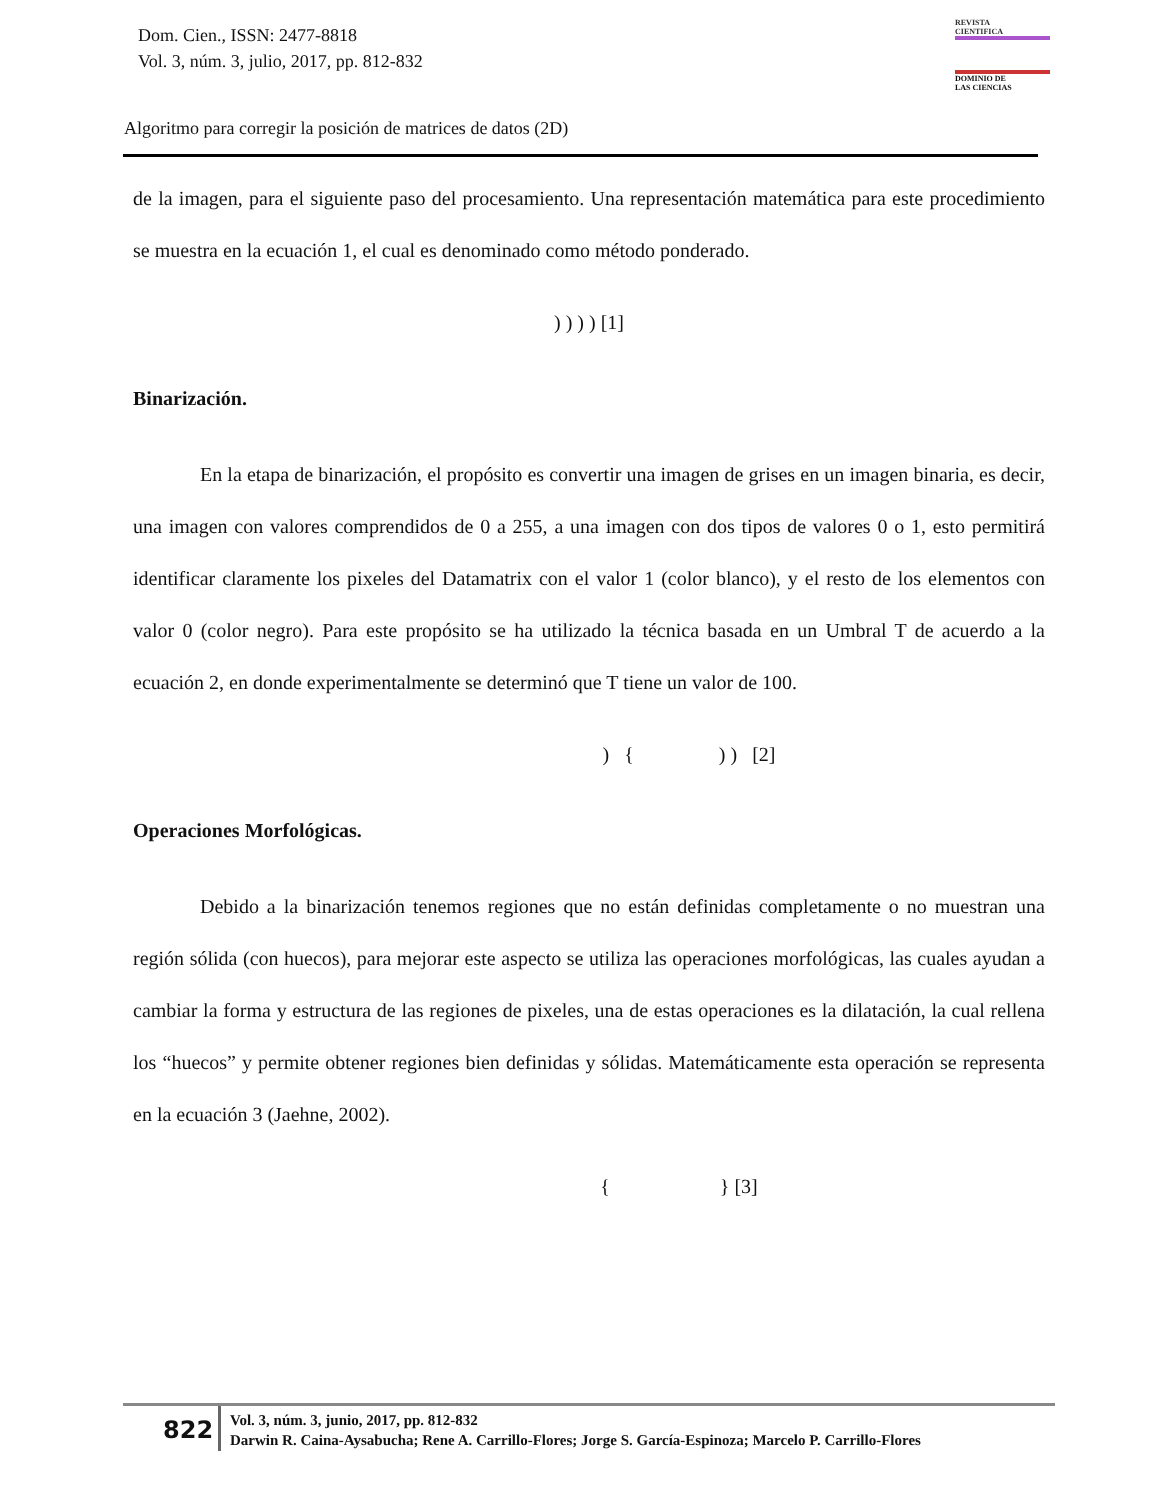Dom. Cien., ISSN: 2477-8818
Vol. 3, núm. 3, julio, 2017, pp. 812-832
REVISTA
CIENTIFICA
DOMINIO DE
LAS CIENCIAS
Algoritmo para corregir la posición de matrices de datos (2D)
de la imagen, para el siguiente paso del procesamiento. Una representación matemática para este procedimiento se muestra en la ecuación 1, el cual es denominado como método ponderado.
) ) ) ) [1]
Binarización.
En la etapa de binarización, el propósito es convertir una imagen de grises en un imagen binaria, es decir, una imagen con valores comprendidos de 0 a 255, a una imagen con dos tipos de valores 0 o 1, esto permitirá identificar claramente los pixeles del Datamatrix con el valor 1 (color blanco), y el resto de los elementos con valor 0 (color negro). Para este propósito se ha utilizado la técnica basada en un Umbral T de acuerdo a la ecuación 2, en donde experimentalmente se determinó que T tiene un valor de 100.
) { ) ) [2]
Operaciones Morfológicas.
Debido a la binarización tenemos regiones que no están definidas completamente o no muestran una región sólida (con huecos), para mejorar este aspecto se utiliza las operaciones morfológicas, las cuales ayudan a cambiar la forma y estructura de las regiones de pixeles, una de estas operaciones es la dilatación, la cual rellena los “huecos” y permite obtener regiones bien definidas y sólidas. Matemáticamente esta operación se representa en la ecuación 3 (Jaehne, 2002).
{ } [3]
822
Vol. 3, núm. 3, junio, 2017, pp. 812-832
Darwin R. Caina-Aysabucha; Rene A. Carrillo-Flores; Jorge S. García-Espinoza; Marcelo P. Carrillo-Flores